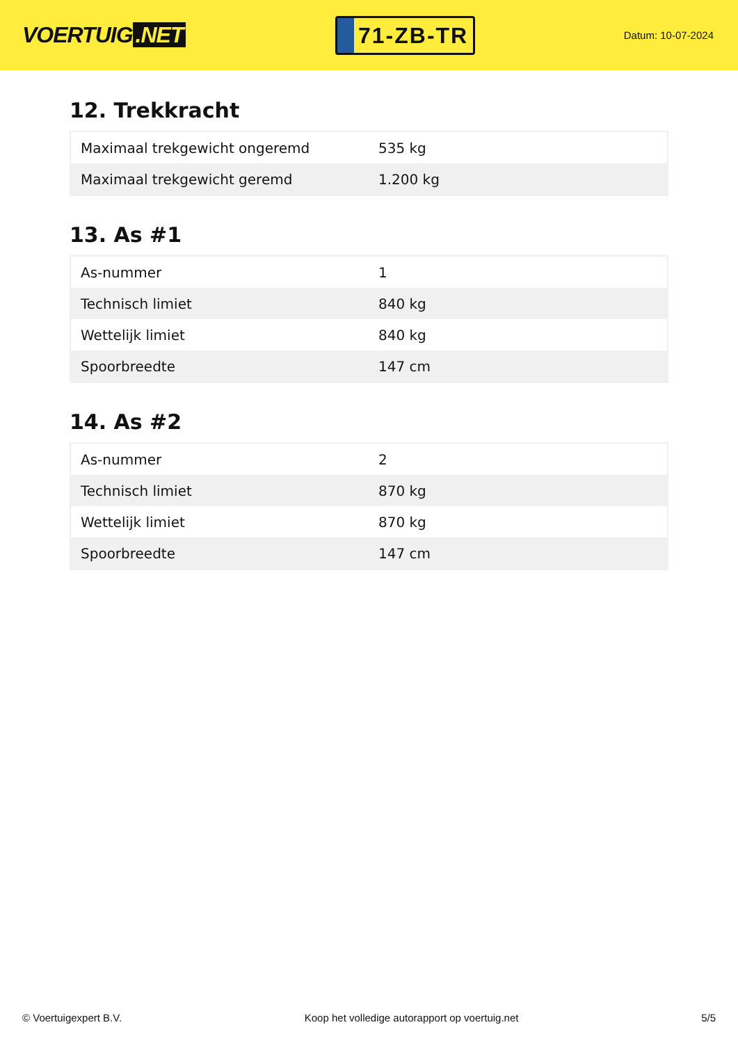VOERTUIG.NET
71-ZB-TR
Datum: 10-07-2024
12. Trekkracht
| Maximaal trekgewicht ongeremd | 535 kg |
| Maximaal trekgewicht geremd | 1.200 kg |
13. As #1
| As-nummer | 1 |
| Technisch limiet | 840 kg |
| Wettelijk limiet | 840 kg |
| Spoorbreedte | 147 cm |
14. As #2
| As-nummer | 2 |
| Technisch limiet | 870 kg |
| Wettelijk limiet | 870 kg |
| Spoorbreedte | 147 cm |
© Voertuigexpert B.V. Koop het volledige autorapport op voertuig.net 5/5